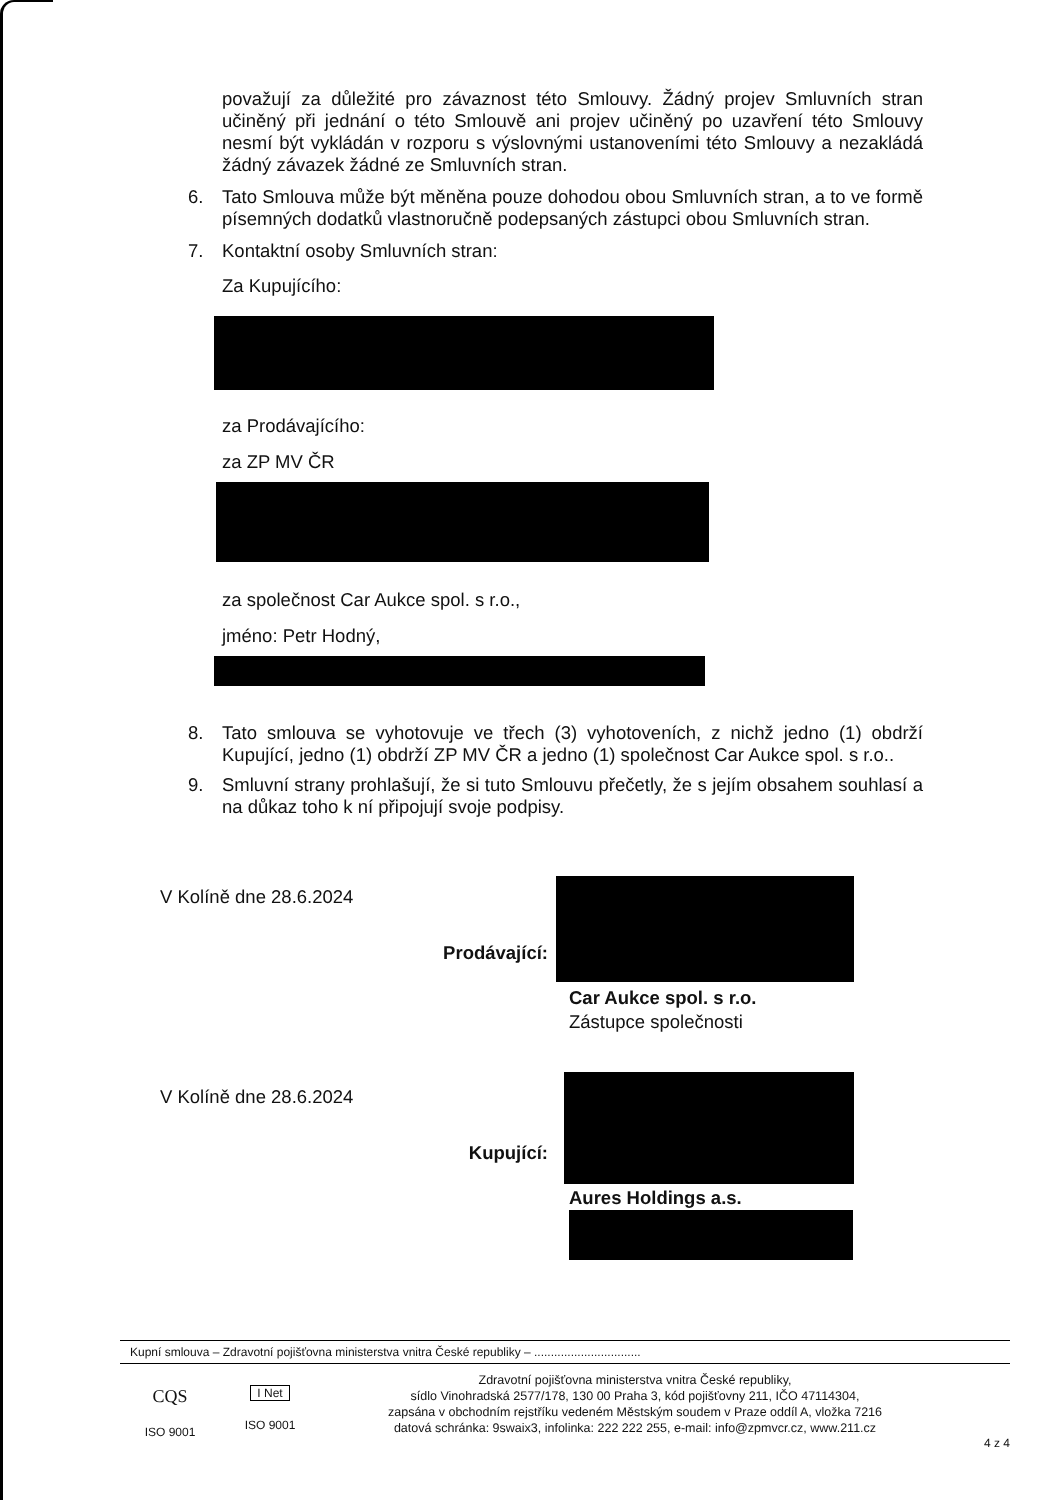považují za důležité pro závaznost této Smlouvy. Žádný projev Smluvních stran učiněný při jednání o této Smlouvě ani projev učiněný po uzavření této Smlouvy nesmí být vykládán v rozporu s výslovnými ustanoveními této Smlouvy a nezakládá žádný závazek žádné ze Smluvních stran.
6. Tato Smlouva může být měněna pouze dohodou obou Smluvních stran, a to ve formě písemných dodatků vlastnoručně podepsaných zástupci obou Smluvních stran.
7. Kontaktní osoby Smluvních stran:
Za Kupujícího:
za Prodávajícího:
za ZP MV ČR
za společnost Car Aukce spol. s r.o.,
jméno: Petr Hodný,
8. Tato smlouva se vyhotovuje ve třech (3) vyhotoveních, z nichž jedno (1) obdrží Kupující, jedno (1) obdrží ZP MV ČR a jedno (1) společnost Car Aukce spol. s r.o..
9. Smluvní strany prohlašují, že si tuto Smlouvu přečetly, že s jejím obsahem souhlasí a na důkaz toho k ní připojují svoje podpisy.
V Kolíně dne 28.6.2024
Prodávající:
Car Aukce spol. s r.o.
Zástupce společnosti
V Kolíně dne 28.6.2024
Kupující:
Aures Holdings a.s.
Kupní smlouva – Zdravotní pojišťovna ministerstva vnitra České republiky – ................................
CQS
ISO 9001
I Net
ISO 9001
Zdravotní pojišťovna ministerstva vnitra České republiky,
sídlo Vinohradská 2577/178, 130 00 Praha 3, kód pojišťovny 211, IČO 47114304,
zapsána v obchodním rejstříku vedeném Městským soudem v Praze oddíl A, vložka 7216
datová schránka: 9swaix3, infolinka: 222 222 255, e-mail: info@zpmvcr.cz, www.211.cz
4 z 4